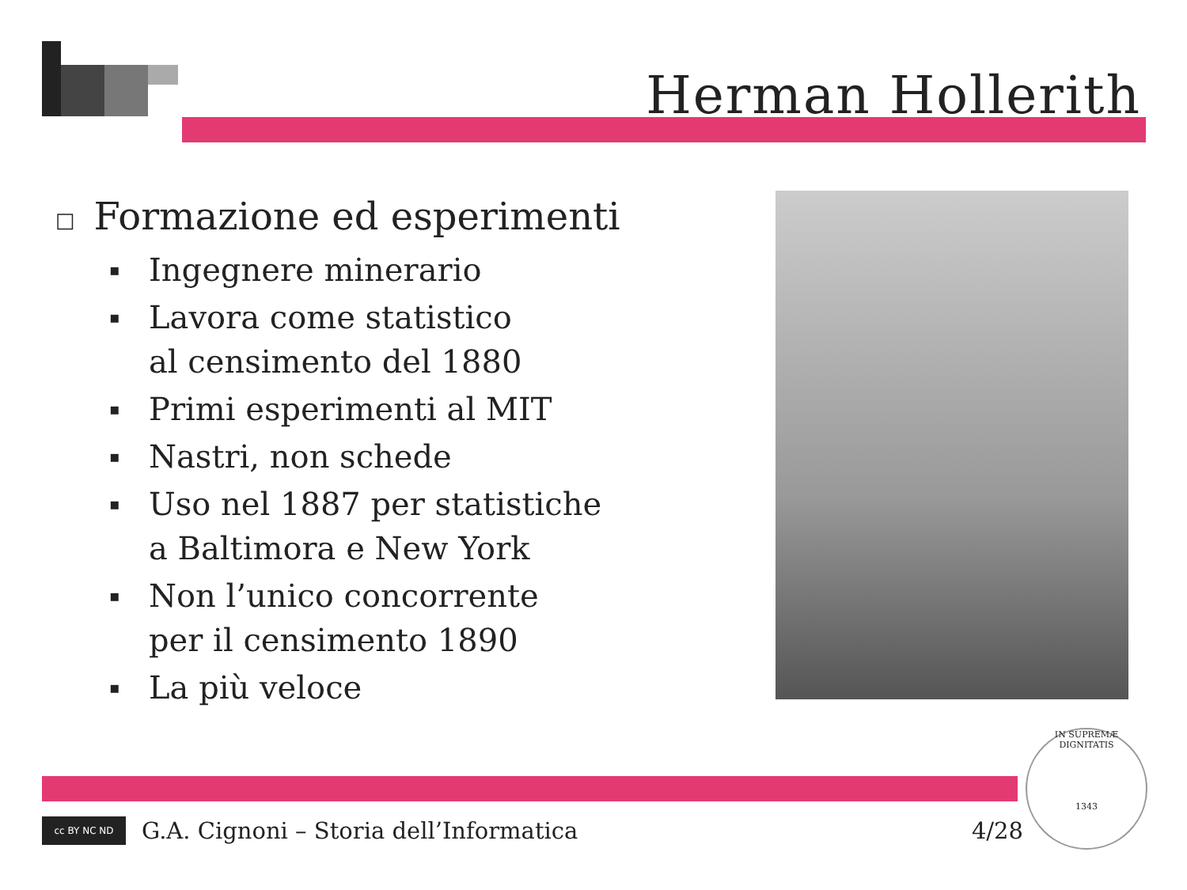Herman Hollerith
□ Formazione ed esperimenti
▪ Ingegnere minerario
▪ Lavora come statistico
al censimento del 1880
▪ Primi esperimenti al MIT
▪ Nastri, non schede
▪ Uso nel 1887 per statistiche
a Baltimora e New York
▪ Non l’unico concorrente
per il censimento 1890
▪ La più veloce
cc BY NC ND
G.A. Cignoni – Storia dell’Informatica 4/28
IN SUPREMÆ DIGNITATIS
1343